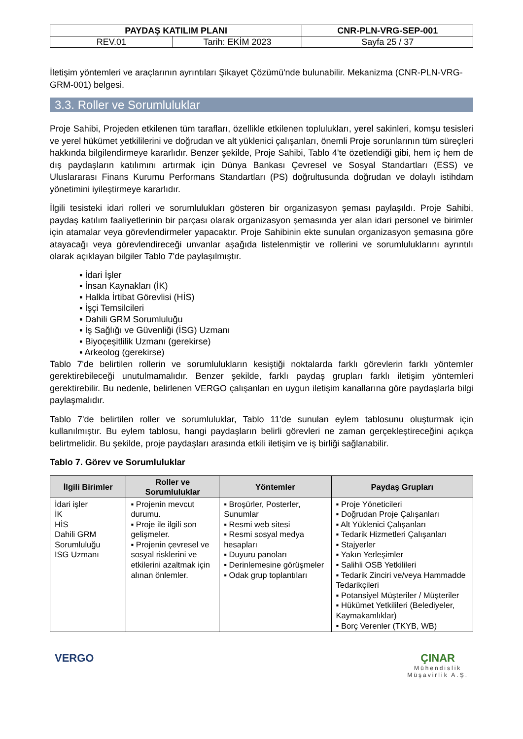| PAYDAŞ KATILIM PLANI | | CNR-PLN-VRG-SEP-001 |
| REV.01 | Tarih: EKİM 2023 | Sayfa 25 / 37 |
İletişim yöntemleri ve araçlarının ayrıntıları Şikayet Çözümü'nde bulunabilir. Mekanizma (CNR-PLN-VRG-GRM-001) belgesi.
3.3. Roller ve Sorumluluklar
Proje Sahibi, Projeden etkilenen tüm tarafları, özellikle etkilenen toplulukları, yerel sakinleri, komşu tesisleri ve yerel hükümet yetkililerini ve doğrudan ve alt yüklenici çalışanları, önemli Proje sorunlarının tüm süreçleri hakkında bilgilendirmeye kararlıdır. Benzer şekilde, Proje Sahibi, Tablo 4'te özetlendiği gibi, hem iç hem de dış paydaşların katılımını artırmak için Dünya Bankası Çevresel ve Sosyal Standartları (ESS) ve Uluslararası Finans Kurumu Performans Standartları (PS) doğrultusunda doğrudan ve dolaylı istihdam yönetimini iyileştirmeye kararlıdır.
İlgili tesisteki idari rolleri ve sorumlulukları gösteren bir organizasyon şeması paylaşıldı. Proje Sahibi, paydaş katılım faaliyetlerinin bir parçası olarak organizasyon şemasında yer alan idari personel ve birimler için atamalar veya görevlendirmeler yapacaktır. Proje Sahibinin ekte sunulan organizasyon şemasına göre atayacağı veya görevlendireceği unvanlar aşağıda listelenmiştir ve rollerini ve sorumluluklarını ayrıntılı olarak açıklayan bilgiler Tablo 7'de paylaşılmıştır.
▪ İdari İşler
▪ İnsan Kaynakları (İK)
▪ Halkla İrtibat Görevlisi (HİS)
▪ İşçi Temsilcileri
▪ Dahili GRM Sorumluluğu
▪ İş Sağlığı ve Güvenliği (İSG) Uzmanı
▪ Biyoçeşitlilik Uzmanı (gerekirse)
▪ Arkeolog (gerekirse)
Tablo 7'de belirtilen rollerin ve sorumlulukların kesiştiği noktalarda farklı görevlerin farklı yöntemler gerektirebileceği unutulmamalıdır. Benzer şekilde, farklı paydaş grupları farklı iletişim yöntemleri gerektirebilir. Bu nedenle, belirlenen VERGO çalışanları en uygun iletişim kanallarına göre paydaşlarla bilgi paylaşmalıdır.
Tablo 7'de belirtilen roller ve sorumluluklar, Tablo 11'de sunulan eylem tablosunu oluşturmak için kullanılmıştır. Bu eylem tablosu, hangi paydaşların belirli görevleri ne zaman gerçekleştireceğini açıkça belirtmelidir. Bu şekilde, proje paydaşları arasında etkili iletişim ve iş birliği sağlanabilir.
Tablo 7. Görev ve Sorumluluklar
| İlgili Birimler | Roller ve Sorumluluklar | Yöntemler | Paydaş Grupları |
| --- | --- | --- | --- |
| İdari işler İK HİS Dahili GRM Sorumluluğu ISG Uzmanı | ▪ Projenin mevcut durumu. ▪ Proje ile ilgili son gelişmeler. ▪ Projenin çevresel ve sosyal risklerini ve etkilerini azaltmak için alınan önlemler. | ▪ Broşürler, Posterler, Sunumlar ▪ Resmi web sitesi ▪ Resmi sosyal medya hesapları ▪ Duyuru panoları ▪ Derinlemesine görüşmeler ▪ Odak grup toplantıları | ▪ Proje Yöneticileri ▪ Doğrudan Proje Çalışanları ▪ Alt Yüklenici Çalışanları ▪ Tedarik Hizmetleri Çalışanları ▪ Stajyerler ▪ Yakın Yerleşimler ▪ Salihli OSB Yetkilileri ▪ Tedarik Zinciri ve/veya Hammadde Tedarikçileri ▪ Potansiyel Müşteriler / Müşteriler ▪ Hükümet Yetkilileri (Belediyeler, Kaymakamlıklar) ▪ Borç Verenler (TKYB, WB) |
VERGO ÇINAR
Mühendislik
Müşavirlik A.Ş.